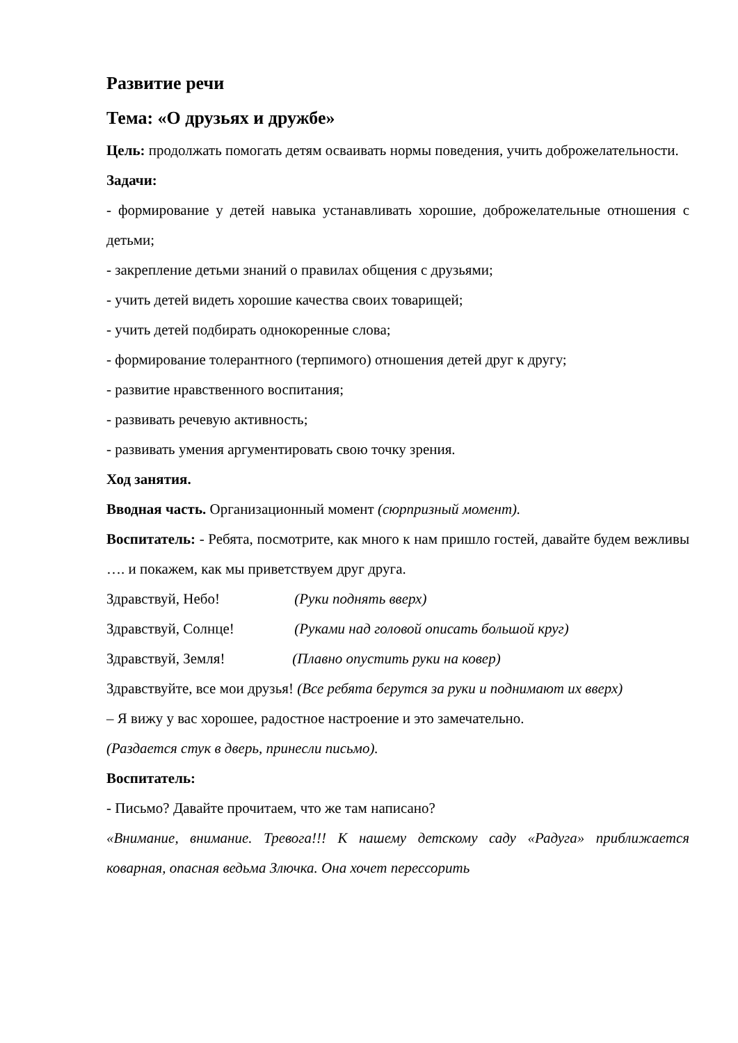Развитие речи
Тема: «О друзьях и дружбе»
Цель: продолжать помогать детям осваивать нормы поведения, учить доброжелательности.
Задачи:
- формирование у детей навыка устанавливать хорошие, доброжелательные отношения с детьми;
- закрепление детьми знаний о правилах общения с друзьями;
- учить детей видеть хорошие качества своих товарищей;
- учить детей подбирать однокоренные слова;
- формирование толерантного (терпимого) отношения детей друг к другу;
- развитие нравственного воспитания;
- развивать речевую активность;
- развивать умения аргументировать свою точку зрения.
Ход занятия.
Вводная часть. Организационный момент (сюрпризный момент).
Воспитатель: - Ребята, посмотрите, как много к нам пришло гостей, давайте будем вежливы …. и покажем, как мы приветствуем друг друга.
Здравствуй, Небо! (Руки поднять вверх)
Здравствуй, Солнце! (Руками над головой описать большой круг)
Здравствуй, Земля! (Плавно опустить руки на ковер)
Здравствуйте, все мои друзья! (Все ребята берутся за руки и поднимают их вверх)
– Я вижу у вас хорошее, радостное настроение и это замечательно.
(Раздается стук в дверь, принесли письмо).
Воспитатель:
- Письмо? Давайте прочитаем, что же там написано?
«Внимание, внимание. Тревога!!! К нашему детскому саду «Радуга» приближается коварная, опасная ведьма Злючка. Она хочет перессорить